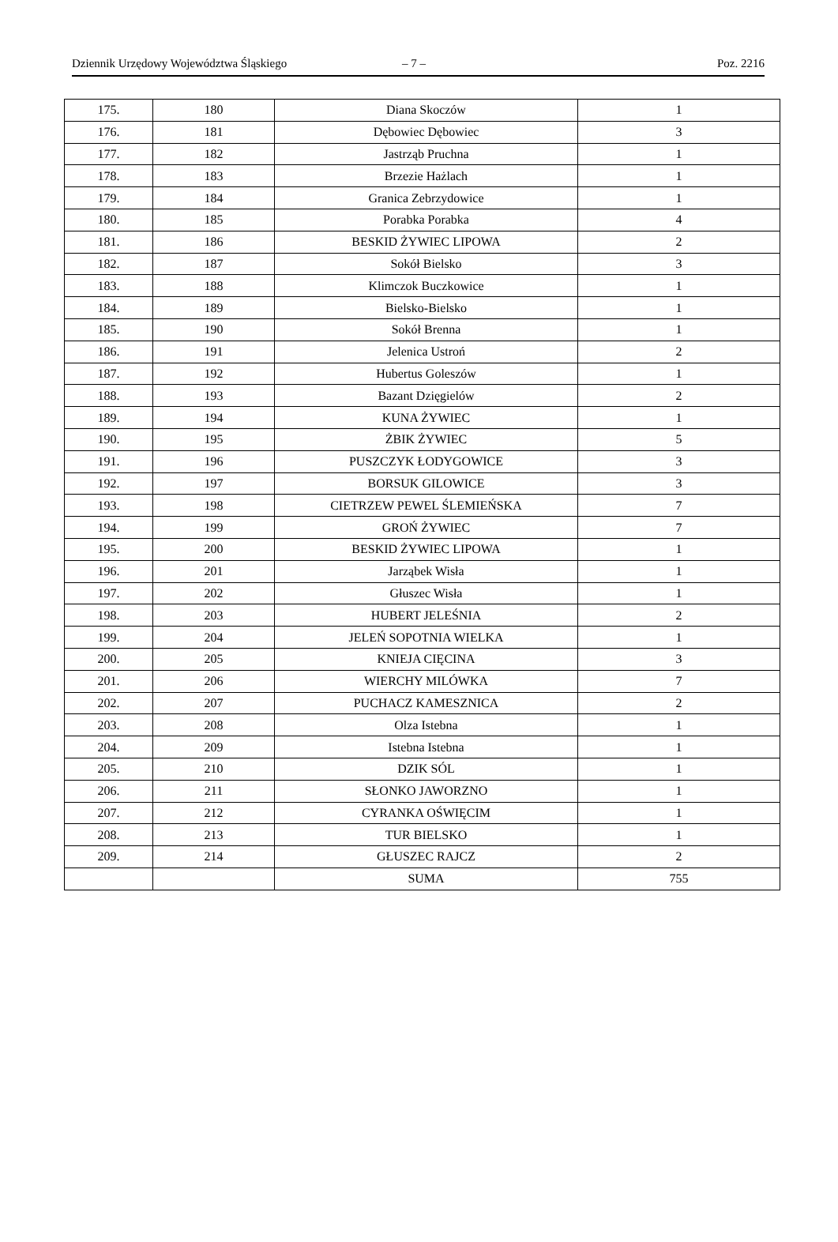Dziennik Urzędowy Województwa Śląskiego – 7 – Poz. 2216
| 175. | 180 | Diana Skoczów | 1 |
| 176. | 181 | Dębowiec Dębowiec | 3 |
| 177. | 182 | Jastrząb Pruchna | 1 |
| 178. | 183 | Brzezie Hażlach | 1 |
| 179. | 184 | Granica Zebrzydowice | 1 |
| 180. | 185 | Porabka Porabka | 4 |
| 181. | 186 | BESKID ŻYWIEC LIPOWA | 2 |
| 182. | 187 | Sokół Bielsko | 3 |
| 183. | 188 | Klimczok Buczkowice | 1 |
| 184. | 189 | Bielsko-Bielsko | 1 |
| 185. | 190 | Sokół Brenna | 1 |
| 186. | 191 | Jelenica Ustroń | 2 |
| 187. | 192 | Hubertus Goleszów | 1 |
| 188. | 193 | Bazant Dzięgielów | 2 |
| 189. | 194 | KUNA ŻYWIEC | 1 |
| 190. | 195 | ŻBIK ŻYWIEC | 5 |
| 191. | 196 | PUSZCZYK ŁODYGOWICE | 3 |
| 192. | 197 | BORSUK GILOWICE | 3 |
| 193. | 198 | CIETRZEW PEWEL ŚLEMIEŃSKA | 7 |
| 194. | 199 | GROŃ ŻYWIEC | 7 |
| 195. | 200 | BESKID ŻYWIEC LIPOWA | 1 |
| 196. | 201 | Jarząbek Wisła | 1 |
| 197. | 202 | Głuszec Wisła | 1 |
| 198. | 203 | HUBERT JELEŚNIA | 2 |
| 199. | 204 | JELEŃ SOPOTNIA WIELKA | 1 |
| 200. | 205 | KNIEJA CIĘCINA | 3 |
| 201. | 206 | WIERCHY MILÓWKA | 7 |
| 202. | 207 | PUCHACZ KAMESZNICA | 2 |
| 203. | 208 | Olza Istebna | 1 |
| 204. | 209 | Istebna Istebna | 1 |
| 205. | 210 | DZIK SÓL | 1 |
| 206. | 211 | SŁONKO JAWORZNO | 1 |
| 207. | 212 | CYRANKA OŚWIĘCIM | 1 |
| 208. | 213 | TUR BIELSKO | 1 |
| 209. | 214 | GŁUSZEC RAJCZ | 2 |
| | | SUMA | 755 |